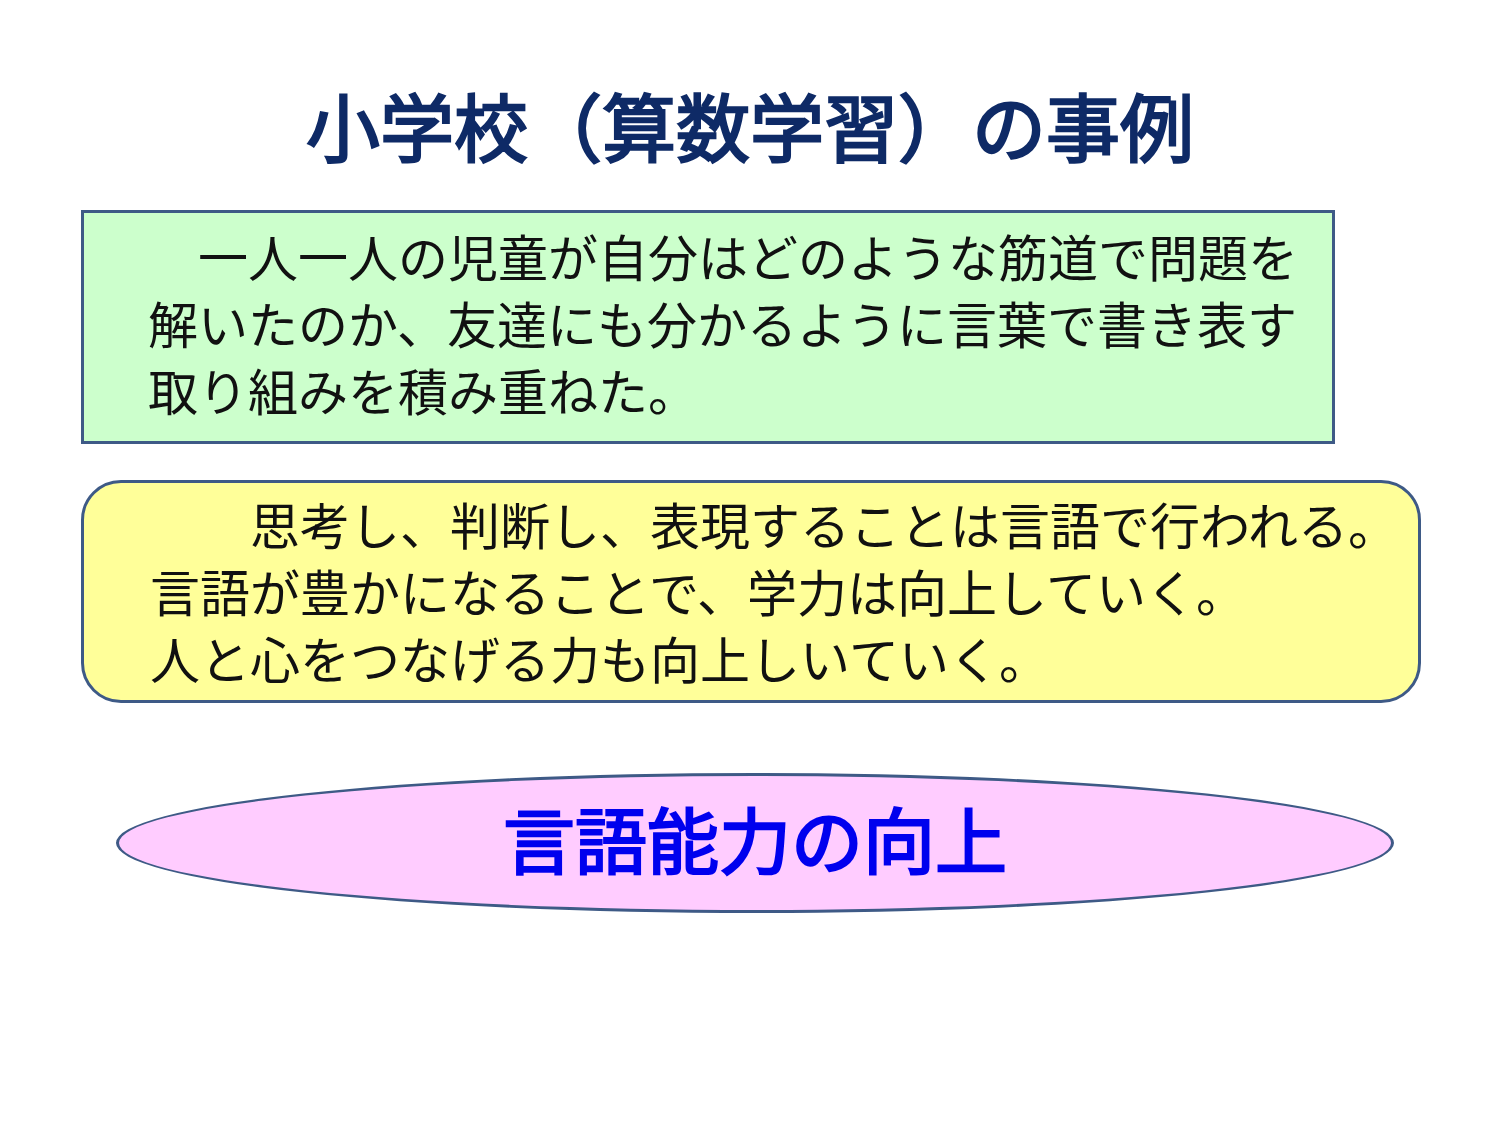小学校（算数学習）の事例
　一人一人の児童が自分はどのような筋道で問題を解いたのか、友達にも分かるように言葉で書き表す取り組みを積み重ねた。
　　思考し、判断し、表現することは言語で行われる。
言語が豊かになることで、学力は向上していく。
人と心をつなげる力も向上しいていく。
言語能力の向上